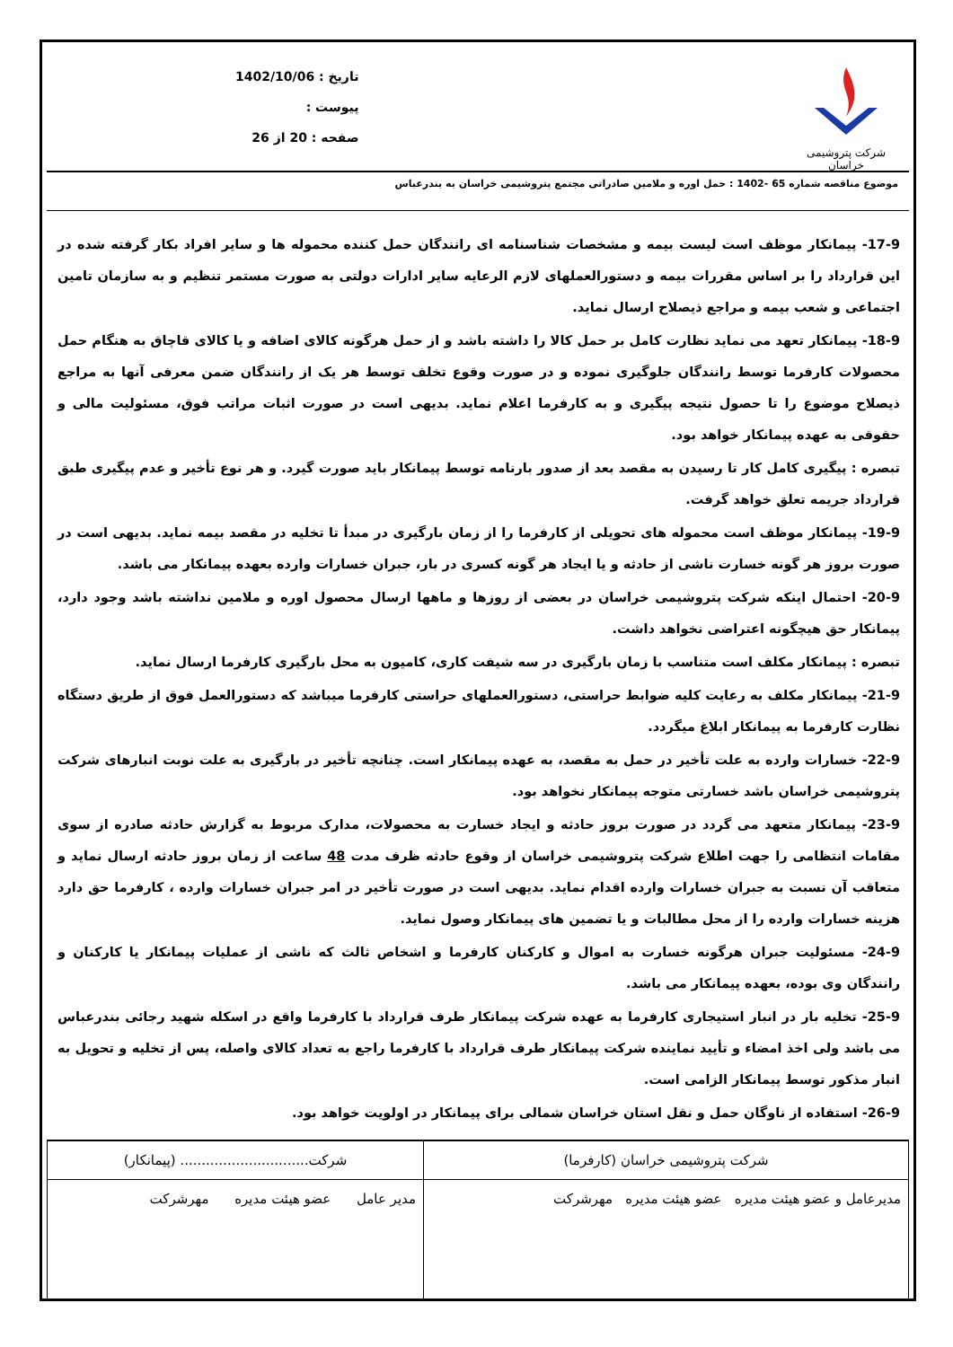شرکت پتروشیمی خراسان
تاریخ : 1402/10/06
پیوست :
صفحه : 20 از 26
موضوع مناقصه شماره 65 -1402 : حمل اوره و ملامین صادراتی مجتمع پتروشیمی خراسان به بندرعباس
17-9- پیمانکار موظف است لیست بیمه و مشخصات شناسنامه ای رانندگان حمل کننده محموله ها و سایر افراد بکار گرفته شده در این قرارداد را بر اساس مقررات بیمه و دستورالعملهای لازم الرعایه سایر ادارات دولتی به صورت مستمر تنظیم و به سازمان تامین اجتماعی و شعب بیمه و مراجع ذیصلاح ارسال نماید.
18-9- پیمانکار تعهد می نماید نظارت کامل بر حمل کالا را داشته باشد و از حمل هرگونه کالای اضافه و یا کالای قاچاق به هنگام حمل محصولات کارفرما توسط رانندگان جلوگیری نموده و در صورت وقوع تخلف توسط هر یک از رانندگان ضمن معرفی آنها به مراجع ذیصلاح موضوع را تا حصول نتیجه پیگیری و به کارفرما اعلام نماید. بدیهی است در صورت اثبات مراتب فوق، مسئولیت مالی و حقوقی به عهده پیمانکار خواهد بود.
تبصره : پیگیری کامل کار تا رسیدن به مقصد بعد از صدور بارنامه توسط پیمانکار باید صورت گیرد. و هر نوع تأخیر و عدم پیگیری طبق قرارداد جریمه تعلق خواهد گرفت.
19-9- پیمانکار موظف است محموله های تحویلی از کارفرما را از زمان بارگیری در مبدأ تا تخلیه در مقصد بیمه نماید. بدیهی است در صورت بروز هر گونه خسارت ناشی از حادثه و یا ایجاد هر گونه کسری در بار، جبران خسارات وارده بعهده پیمانکار می باشد.
20-9- احتمال اینکه شرکت پتروشیمی خراسان در بعضی از روزها و ماهها ارسال محصول اوره و ملامین نداشته باشد وجود دارد، پیمانکار حق هیچگونه اعتراضی نخواهد داشت.
تبصره : پیمانکار مکلف است متناسب با زمان بارگیری در سه شیفت کاری، کامیون به محل بارگیری کارفرما ارسال نماید.
21-9- پیمانکار مکلف به رعایت کلیه ضوابط حراستی، دستورالعملهای حراستی کارفرما میباشد که دستورالعمل فوق از طریق دستگاه نظارت کارفرما به پیمانکار ابلاغ میگردد.
22-9- خسارات وارده به علت تأخیر در حمل به مقصد، به عهده پیمانکار است. چنانچه تأخیر در بارگیری به علت نوبت انبارهای شرکت پتروشیمی خراسان باشد خسارتی متوجه پیمانکار نخواهد بود.
23-9- پیمانکار متعهد می گردد در صورت بروز حادثه و ایجاد خسارت به محصولات، مدارک مربوط به گزارش حادثه صادره از سوی مقامات انتظامی را جهت اطلاع شرکت پتروشیمی خراسان از وقوع حادثه ظرف مدت 48 ساعت از زمان بروز حادثه ارسال نماید و متعاقب آن نسبت به جبران خسارات وارده اقدام نماید. بدیهی است در صورت تأخیر در امر جبران خسارات وارده ، کارفرما حق دارد هزینه خسارات وارده را از محل مطالبات و یا تضمین های پیمانکار وصول نماید.
24-9- مسئولیت جبران هرگونه خسارت به اموال و کارکنان کارفرما و اشخاص ثالث که ناشی از عملیات پیمانکار یا کارکنان و رانندگان وی بوده، بعهده پیمانکار می باشد.
25-9- تخلیه بار در انبار استیجاری کارفرما به عهده شرکت پیمانکار طرف قرارداد با کارفرما واقع در اسکله شهید رجائی بندرعباس می باشد ولی اخذ امضاء و تأیید نماینده شرکت پیمانکار طرف قرارداد با کارفرما راجع به تعداد کالای واصله، پس از تخلیه و تحویل به انبار مذکور توسط پیمانکار الزامی است.
26-9- استفاده از ناوگان حمل و نقل استان خراسان شمالی برای پیمانکار در اولویت خواهد بود.
| شرکت پتروشیمی خراسان (کارفرما) | شرکت.............................. (پیمانکار) |
| مدیرعامل و عضو هیئت مدیره عضو هیئت مدیره مهرشرکت | مدیر عامل عضو هیئت مدیره مهرشرکت |